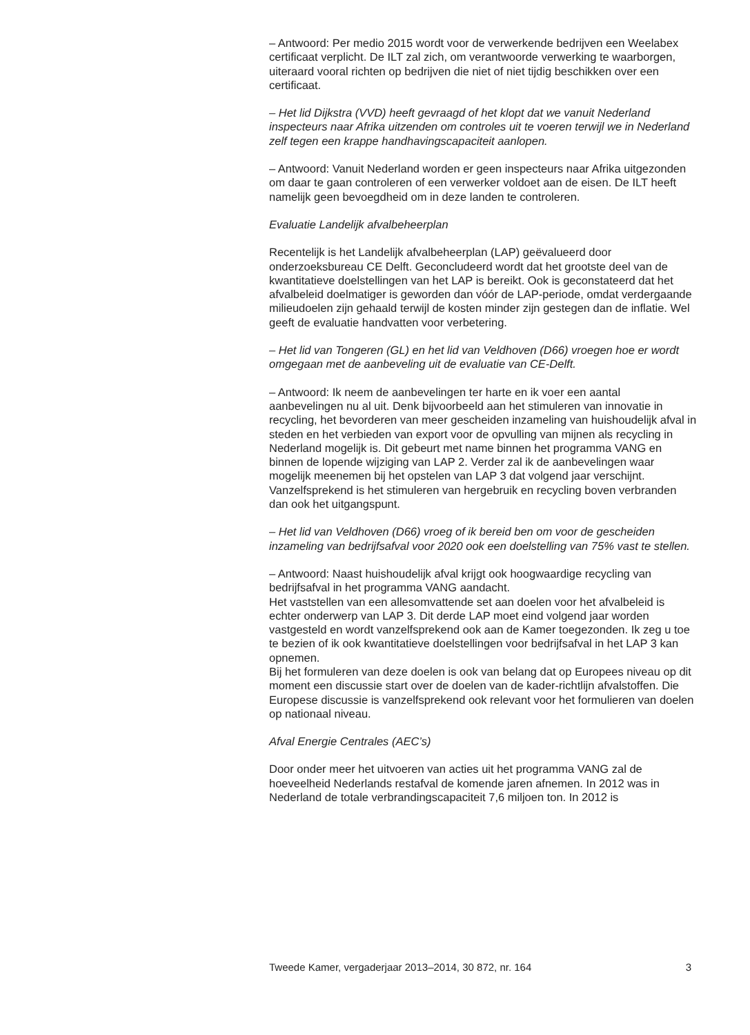– Antwoord: Per medio 2015 wordt voor de verwerkende bedrijven een Weelabex certificaat verplicht. De ILT zal zich, om verantwoorde verwerking te waarborgen, uiteraard vooral richten op bedrijven die niet of niet tijdig beschikken over een certificaat.
– Het lid Dijkstra (VVD) heeft gevraagd of het klopt dat we vanuit Nederland inspecteurs naar Afrika uitzenden om controles uit te voeren terwijl we in Nederland zelf tegen een krappe handhavingscapaciteit aanlopen.
– Antwoord: Vanuit Nederland worden er geen inspecteurs naar Afrika uitgezonden om daar te gaan controleren of een verwerker voldoet aan de eisen. De ILT heeft namelijk geen bevoegdheid om in deze landen te controleren.
Evaluatie Landelijk afvalbeheerplan
Recentelijk is het Landelijk afvalbeheerplan (LAP) geëvalueerd door onderzoeksbureau CE Delft. Geconcludeerd wordt dat het grootste deel van de kwantitatieve doelstellingen van het LAP is bereikt. Ook is geconstateerd dat het afvalbeleid doelmatiger is geworden dan vóór de LAP-periode, omdat verdergaande milieudoelen zijn gehaald terwijl de kosten minder zijn gestegen dan de inflatie. Wel geeft de evaluatie handvatten voor verbetering.
– Het lid van Tongeren (GL) en het lid van Veldhoven (D66) vroegen hoe er wordt omgegaan met de aanbeveling uit de evaluatie van CE-Delft.
– Antwoord: Ik neem de aanbevelingen ter harte en ik voer een aantal aanbevelingen nu al uit. Denk bijvoorbeeld aan het stimuleren van innovatie in recycling, het bevorderen van meer gescheiden inzameling van huishoudelijk afval in steden en het verbieden van export voor de opvulling van mijnen als recycling in Nederland mogelijk is. Dit gebeurt met name binnen het programma VANG en binnen de lopende wijziging van LAP 2. Verder zal ik de aanbevelingen waar mogelijk meenemen bij het opstelen van LAP 3 dat volgend jaar verschijnt. Vanzelfsprekend is het stimuleren van hergebruik en recycling boven verbranden dan ook het uitgangspunt.
– Het lid van Veldhoven (D66) vroeg of ik bereid ben om voor de gescheiden inzameling van bedrijfsafval voor 2020 ook een doelstelling van 75% vast te stellen.
– Antwoord: Naast huishoudelijk afval krijgt ook hoogwaardige recycling van bedrijfsafval in het programma VANG aandacht.
Het vaststellen van een allesomvattende set aan doelen voor het afvalbeleid is echter onderwerp van LAP 3. Dit derde LAP moet eind volgend jaar worden vastgesteld en wordt vanzelfsprekend ook aan de Kamer toegezonden. Ik zeg u toe te bezien of ik ook kwantitatieve doelstellingen voor bedrijfsafval in het LAP 3 kan opnemen.
Bij het formuleren van deze doelen is ook van belang dat op Europees niveau op dit moment een discussie start over de doelen van de kader-richtlijn afvalstoffen. Die Europese discussie is vanzelfsprekend ook relevant voor het formulieren van doelen op nationaal niveau.
Afval Energie Centrales (AEC’s)
Door onder meer het uitvoeren van acties uit het programma VANG zal de hoeveelheid Nederlands restafval de komende jaren afnemen. In 2012 was in Nederland de totale verbrandingscapaciteit 7,6 miljoen ton. In 2012 is
Tweede Kamer, vergaderjaar 2013–2014, 30 872, nr. 164 3